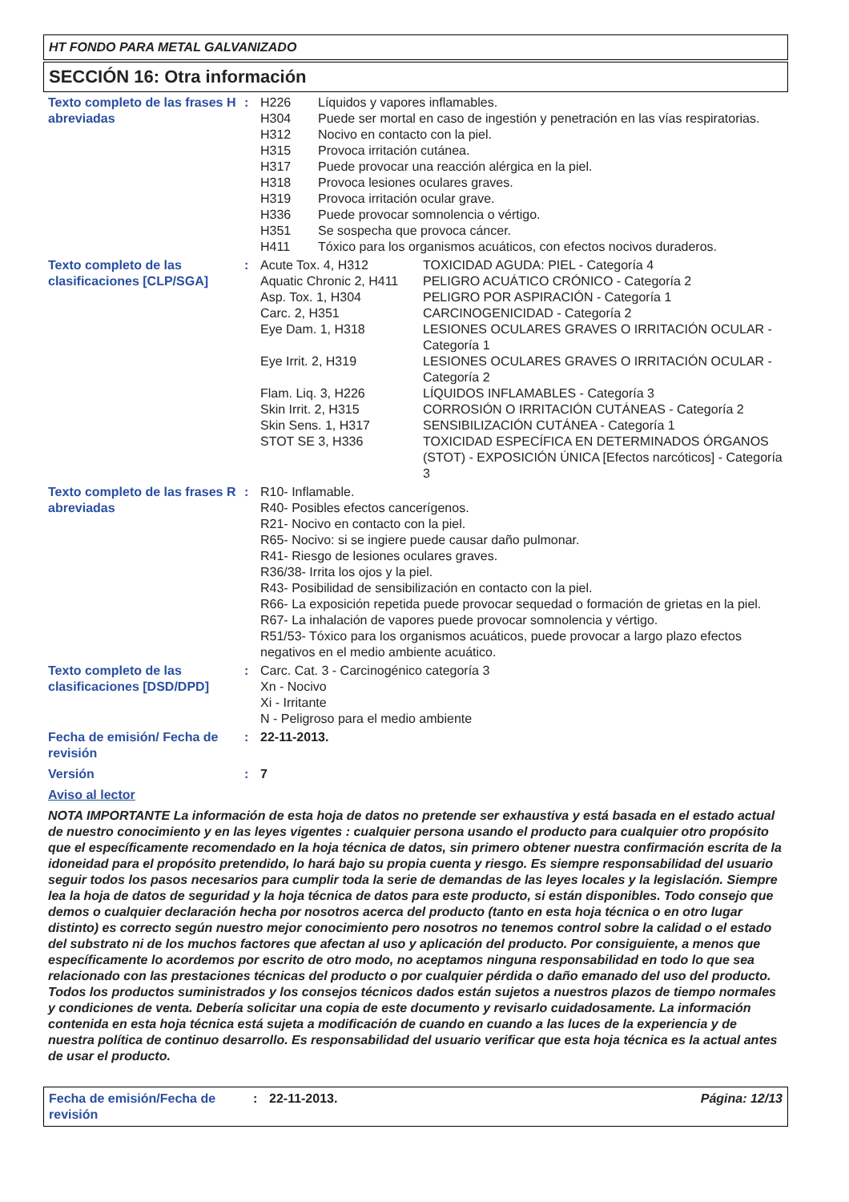HT FONDO PARA METAL GALVANIZADO
SECCIÓN 16: Otra información
Texto completo de las frases H abreviadas
:
| H226 | Líquidos y vapores inflamables. |
| H304 | Puede ser mortal en caso de ingestión y penetración en las vías respiratorias. |
| H312 | Nocivo en contacto con la piel. |
| H315 | Provoca irritación cutánea. |
| H317 | Puede provocar una reacción alérgica en la piel. |
| H318 | Provoca lesiones oculares graves. |
| H319 | Provoca irritación ocular grave. |
| H336 | Puede provocar somnolencia o vértigo. |
| H351 | Se sospecha que provoca cáncer. |
| H411 | Tóxico para los organismos acuáticos, con efectos nocivos duraderos. |
Texto completo de las clasificaciones [CLP/SGA]
:
| Acute Tox. 4, H312 | TOXICIDAD AGUDA: PIEL - Categoría 4 |
| Aquatic Chronic 2, H411 | PELIGRO ACUÁTICO CRÓNICO - Categoría 2 |
| Asp. Tox. 1, H304 | PELIGRO POR ASPIRACIÓN - Categoría 1 |
| Carc. 2, H351 | CARCINOGENICIDAD - Categoría 2 |
| Eye Dam. 1, H318 | LESIONES OCULARES GRAVES O IRRITACIÓN OCULAR - Categoría 1 |
| Eye Irrit. 2, H319 | LESIONES OCULARES GRAVES O IRRITACIÓN OCULAR - Categoría 2 |
| Flam. Liq. 3, H226 | LÍQUIDOS INFLAMABLES - Categoría 3 |
| Skin Irrit. 2, H315 | CORROSIÓN O IRRITACIÓN CUTÁNEAS - Categoría 2 |
| Skin Sens. 1, H317 | SENSIBILIZACIÓN CUTÁNEA - Categoría 1 |
| STOT SE 3, H336 | TOXICIDAD ESPECÍFICA EN DETERMINADOS ÓRGANOS (STOT) - EXPOSICIÓN ÚNICA [Efectos narcóticos] - Categoría 3 |
Texto completo de las frases R abreviadas
: R10- Inflamable.
R40- Posibles efectos cancerígenos.
R21- Nocivo en contacto con la piel.
R65- Nocivo: si se ingiere puede causar daño pulmonar.
R41- Riesgo de lesiones oculares graves.
R36/38- Irrita los ojos y la piel.
R43- Posibilidad de sensibilización en contacto con la piel.
R66- La exposición repetida puede provocar sequedad o formación de grietas en la piel.
R67- La inhalación de vapores puede provocar somnolencia y vértigo.
R51/53- Tóxico para los organismos acuáticos, puede provocar a largo plazo efectos negativos en el medio ambiente acuático.
Texto completo de las clasificaciones [DSD/DPD]
: Carc. Cat. 3 - Carcinogénico categoría 3
Xn - Nocivo
Xi - Irritante
N - Peligroso para el medio ambiente
Fecha de emisión/ Fecha de revisión
: 22-11-2013.
Versión : 7
Aviso al lector
NOTA IMPORTANTE La información de esta hoja de datos no pretende ser exhaustiva y está basada en el estado actual de nuestro conocimiento y en las leyes vigentes : cualquier persona usando el producto para cualquier otro propósito que el específicamente recomendado en la hoja técnica de datos, sin primero obtener nuestra confirmación escrita de la idoneidad para el propósito pretendido, lo hará bajo su propia cuenta y riesgo. Es siempre responsabilidad del usuario seguir todos los pasos necesarios para cumplir toda la serie de demandas de las leyes locales y la legislación. Siempre lea la hoja de datos de seguridad y la hoja técnica de datos para este producto, si están disponibles. Todo consejo que demos o cualquier declaración hecha por nosotros acerca del producto (tanto en esta hoja técnica o en otro lugar distinto) es correcto según nuestro mejor conocimiento pero nosotros no tenemos control sobre la calidad o el estado del substrato ni de los muchos factores que afectan al uso y aplicación del producto. Por consiguiente, a menos que específicamente lo acordemos por escrito de otro modo, no aceptamos ninguna responsabilidad en todo lo que sea relacionado con las prestaciones técnicas del producto o por cualquier pérdida o daño emanado del uso del producto. Todos los productos suministrados y los consejos técnicos dados están sujetos a nuestros plazos de tiempo normales y condiciones de venta. Debería solicitar una copia de este documento y revisarlo cuidadosamente. La información contenida en esta hoja técnica está sujeta a modificación de cuando en cuando a las luces de la experiencia y de nuestra política de continuo desarrollo. Es responsabilidad del usuario verificar que esta hoja técnica es la actual antes de usar el producto.
Fecha de emisión/Fecha de revisión
: 22-11-2013. Página: 12/13